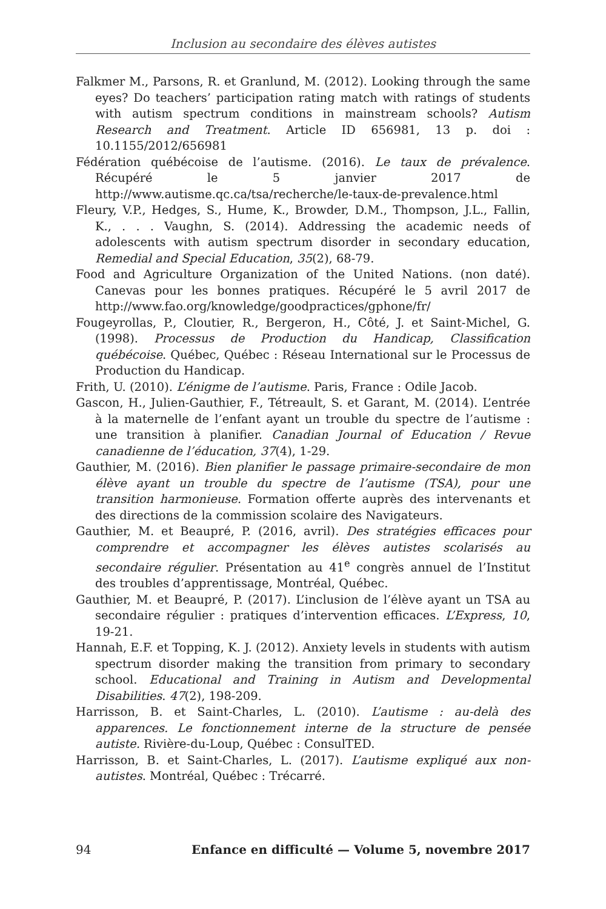Inclusion au secondaire des élèves autistes
Falkmer M., Parsons, R. et Granlund, M. (2012). Looking through the same eyes? Do teachers’ participation rating match with ratings of students with autism spectrum conditions in mainstream schools? Autism Research and Treatment. Article ID 656981, 13 p. doi : 10.1155/2012/656981
Fédération québécoise de l’autisme. (2016). Le taux de prévalence. Récupéré le 5 janvier 2017 de http://www.autisme.qc.ca/tsa/recherche/le-taux-de-prevalence.html
Fleury, V.P., Hedges, S., Hume, K., Browder, D.M., Thompson, J.L., Fallin, K., . . . Vaughn, S. (2014). Addressing the academic needs of adolescents with autism spectrum disorder in secondary education, Remedial and Special Education, 35(2), 68-79.
Food and Agriculture Organization of the United Nations. (non daté). Canevas pour les bonnes pratiques. Récupéré le 5 avril 2017 de http://www.fao.org/knowledge/goodpractices/gphone/fr/
Fougeyrollas, P., Cloutier, R., Bergeron, H., Côté, J. et Saint-Michel, G. (1998). Processus de Production du Handicap, Classification québécoise. Québec, Québec : Réseau International sur le Processus de Production du Handicap.
Frith, U. (2010). L’énigme de l’autisme. Paris, France : Odile Jacob.
Gascon, H., Julien-Gauthier, F., Tétreault, S. et Garant, M. (2014). L’entrée à la maternelle de l’enfant ayant un trouble du spectre de l’autisme : une transition à planifier. Canadian Journal of Education / Revue canadienne de l’éducation, 37(4), 1-29.
Gauthier, M. (2016). Bien planifier le passage primaire-secondaire de mon élève ayant un trouble du spectre de l’autisme (TSA), pour une transition harmonieuse. Formation offerte auprès des intervenants et des directions de la commission scolaire des Navigateurs.
Gauthier, M. et Beaupré, P. (2016, avril). Des stratégies efficaces pour comprendre et accompagner les élèves autistes scolarisés au secondaire régulier. Présentation au 41<sup>e</sup> congrès annuel de l’Institut des troubles d’apprentissage, Montréal, Québec.
Gauthier, M. et Beaupré, P. (2017). L’inclusion de l’élève ayant un TSA au secondaire régulier : pratiques d’intervention efficaces. L’Express, 10, 19-21.
Hannah, E.F. et Topping, K. J. (2012). Anxiety levels in students with autism spectrum disorder making the transition from primary to secondary school. Educational and Training in Autism and Developmental Disabilities. 47(2), 198-209.
Harrisson, B. et Saint-Charles, L. (2010). L’autisme : au-delà des apparences. Le fonctionnement interne de la structure de pensée autiste. Rivière-du-Loup, Québec : ConsulTED.
Harrisson, B. et Saint-Charles, L. (2017). L’autisme expliqué aux non-autistes. Montréal, Québec : Trécarré.
94 Enfance en difficulté — Volume 5, novembre 2017